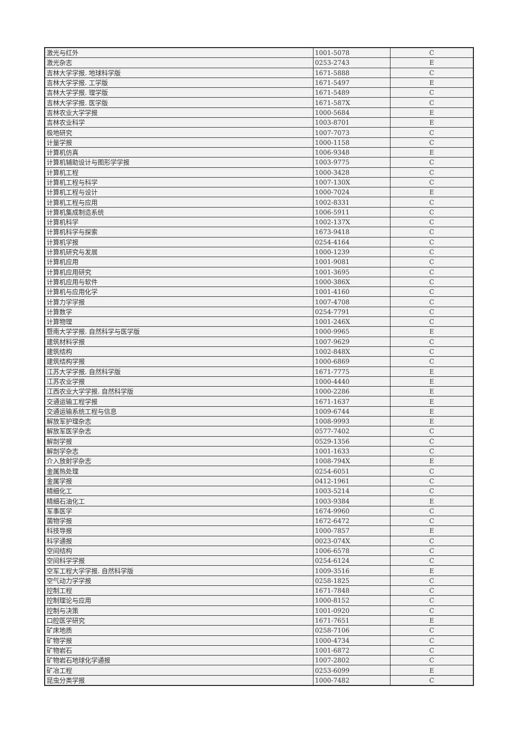| 激光与红外 | 1001-5078 | C |
| 激光杂志 | 0253-2743 | E |
| 吉林大学学报. 地球科学版 | 1671-5888 | C |
| 吉林大学学报. 工学版 | 1671-5497 | E |
| 吉林大学学报. 理学版 | 1671-5489 | C |
| 吉林大学学报. 医学版 | 1671-587X | C |
| 吉林农业大学学报 | 1000-5684 | E |
| 吉林农业科学 | 1003-8701 | E |
| 极地研究 | 1007-7073 | C |
| 计量学报 | 1000-1158 | C |
| 计算机仿真 | 1006-9348 | E |
| 计算机辅助设计与图形学学报 | 1003-9775 | C |
| 计算机工程 | 1000-3428 | C |
| 计算机工程与科学 | 1007-130X | C |
| 计算机工程与设计 | 1000-7024 | E |
| 计算机工程与应用 | 1002-8331 | C |
| 计算机集成制造系统 | 1006-5911 | C |
| 计算机科学 | 1002-137X | C |
| 计算机科学与探索 | 1673-9418 | C |
| 计算机学报 | 0254-4164 | C |
| 计算机研究与发展 | 1000-1239 | C |
| 计算机应用 | 1001-9081 | C |
| 计算机应用研究 | 1001-3695 | C |
| 计算机应用与软件 | 1000-386X | C |
| 计算机与应用化学 | 1001-4160 | C |
| 计算力学学报 | 1007-4708 | C |
| 计算数学 | 0254-7791 | C |
| 计算物理 | 1001-246X | C |
| 暨南大学学报. 自然科学与医学版 | 1000-9965 | E |
| 建筑材料学报 | 1007-9629 | C |
| 建筑结构 | 1002-848X | C |
| 建筑结构学报 | 1000-6869 | C |
| 江苏大学学报. 自然科学版 | 1671-7775 | E |
| 江苏农业学报 | 1000-4440 | E |
| 江西农业大学学报. 自然科学版 | 1000-2286 | E |
| 交通运输工程学报 | 1671-1637 | E |
| 交通运输系统工程与信息 | 1009-6744 | E |
| 解放军护理杂志 | 1008-9993 | E |
| 解放军医学杂志 | 0577-7402 | C |
| 解剖学报 | 0529-1356 | C |
| 解剖学杂志 | 1001-1633 | C |
| 介入放射学杂志 | 1008-794X | E |
| 金属热处理 | 0254-6051 | C |
| 金属学报 | 0412-1961 | C |
| 精细化工 | 1003-5214 | C |
| 精细石油化工 | 1003-9384 | E |
| 军事医学 | 1674-9960 | C |
| 菌物学报 | 1672-6472 | C |
| 科技导报 | 1000-7857 | E |
| 科学通报 | 0023-074X | C |
| 空间结构 | 1006-6578 | C |
| 空间科学学报 | 0254-6124 | C |
| 空军工程大学学报. 自然科学版 | 1009-3516 | E |
| 空气动力学学报 | 0258-1825 | C |
| 控制工程 | 1671-7848 | C |
| 控制理论与应用 | 1000-8152 | C |
| 控制与决策 | 1001-0920 | C |
| 口腔医学研究 | 1671-7651 | E |
| 矿床地质 | 0258-7106 | C |
| 矿物学报 | 1000-4734 | C |
| 矿物岩石 | 1001-6872 | C |
| 矿物岩石地球化学通报 | 1007-2802 | C |
| 矿冶工程 | 0253-6099 | E |
| 昆虫分类学报 | 1000-7482 | C |